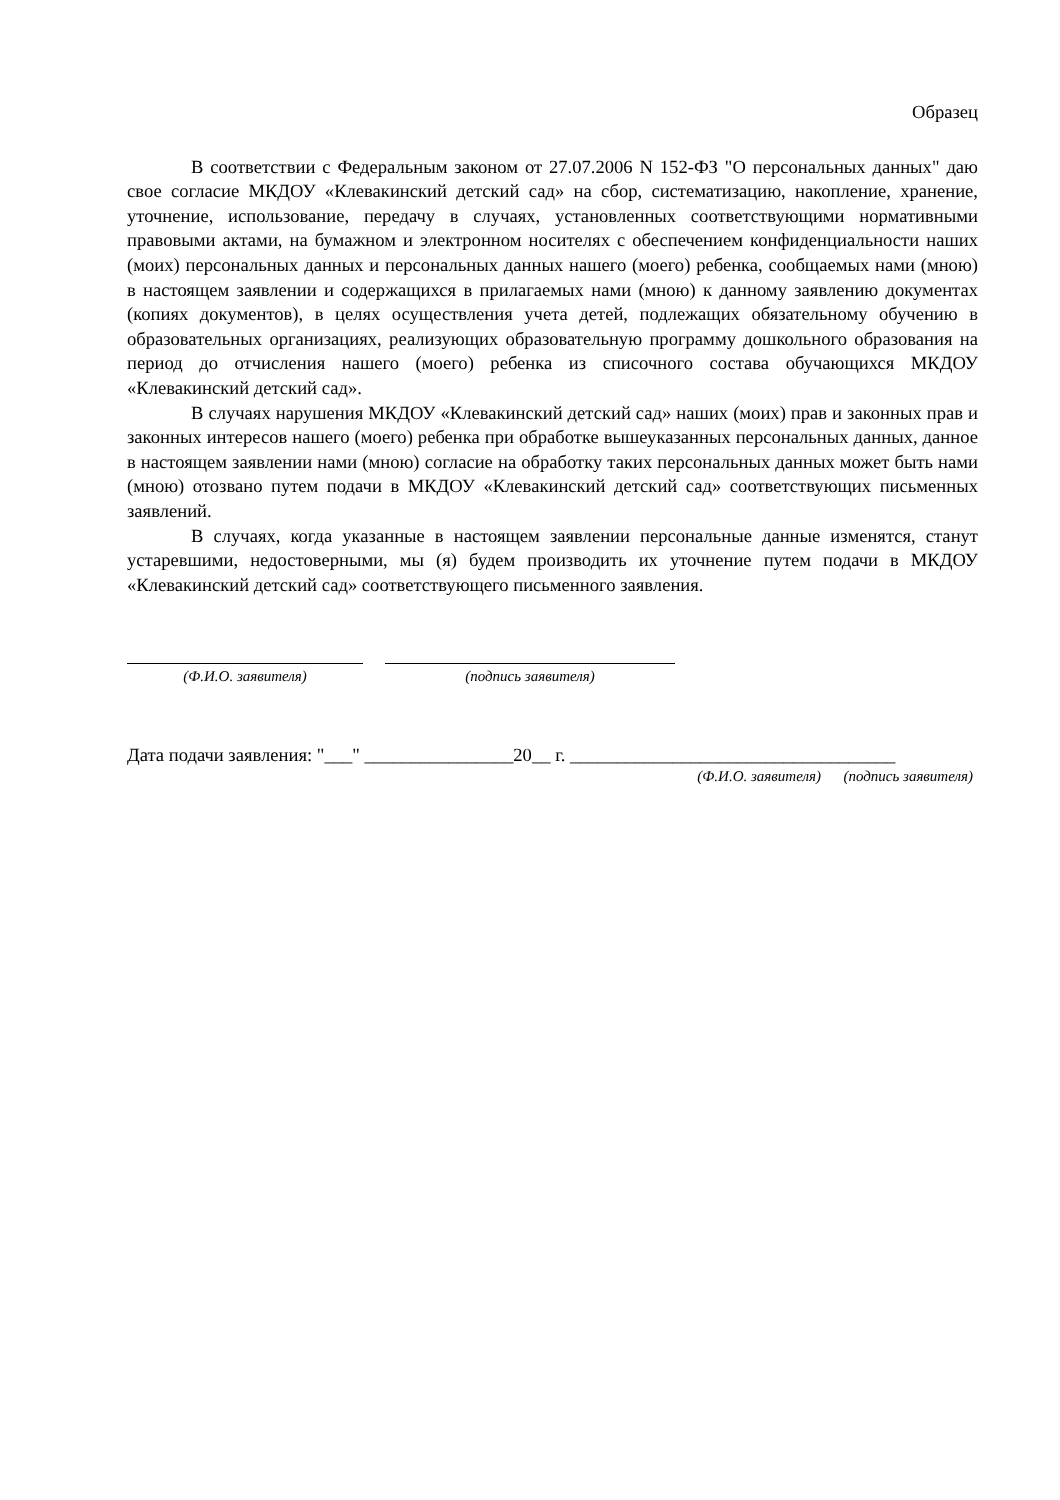Образец
В соответствии с Федеральным законом от 27.07.2006 N 152-ФЗ "О персональных данных" даю свое согласие МКДОУ «Клевакинский детский сад» на сбор, систематизацию, накопление, хранение, уточнение, использование, передачу в случаях, установленных соответствующими нормативными правовыми актами, на бумажном и электронном носителях с обеспечением конфиденциальности наших (моих) персональных данных и персональных данных нашего (моего) ребенка, сообщаемых нами (мною) в настоящем заявлении и содержащихся в прилагаемых нами (мною) к данному заявлению документах (копиях документов), в целях осуществления учета детей, подлежащих обязательному обучению в образовательных организациях, реализующих образовательную программу дошкольного образования на период до отчисления нашего (моего) ребенка из списочного состава обучающихся МКДОУ «Клевакинский детский сад».
В случаях нарушения МКДОУ «Клевакинский детский сад» наших (моих) прав и законных прав и законных интересов нашего (моего) ребенка при обработке вышеуказанных персональных данных, данное в настоящем заявлении нами (мною) согласие на обработку таких персональных данных может быть нами (мною) отозвано путем подачи в МКДОУ «Клевакинский детский сад» соответствующих письменных заявлений.
В случаях, когда указанные в настоящем заявлении персональные данные изменятся, станут устаревшими, недостоверными, мы (я) будем производить их уточнение путем подачи в МКДОУ «Клевакинский детский сад» соответствующего письменного заявления.
(Ф.И.О. заявителя) (подпись заявителя)
Дата подачи заявления: "___" ________________20__ г. ___________________________________
(Ф.И.О. заявителя) (подпись заявителя)